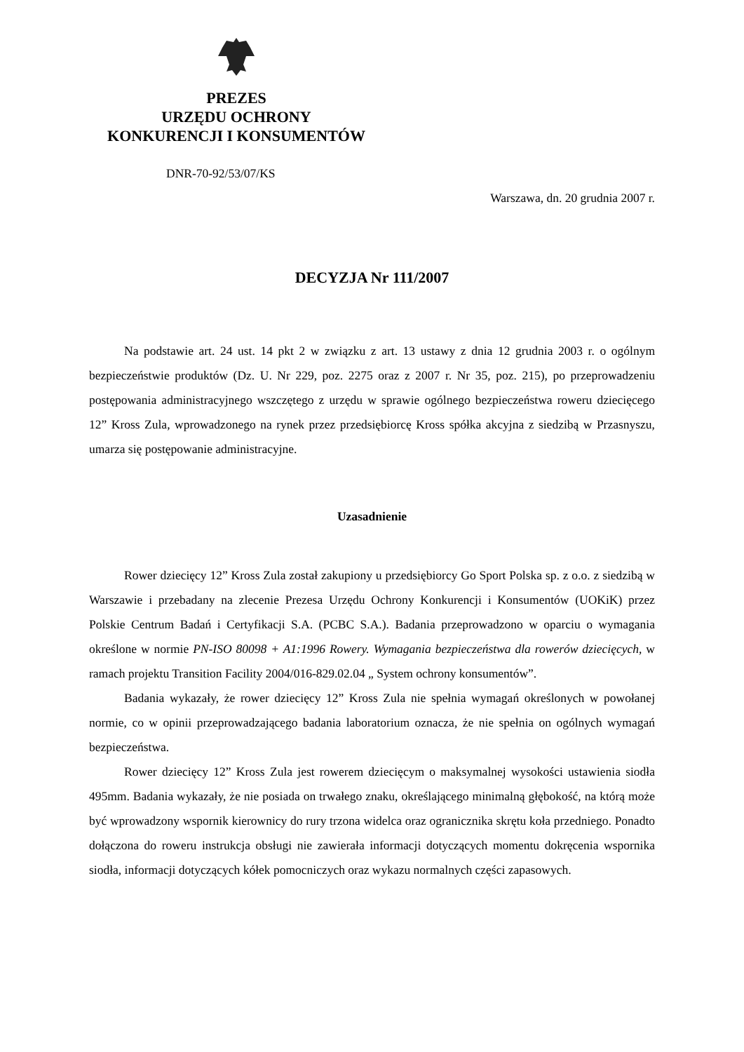PREZES
URZĘDU OCHRONY
KONKURENCJI I KONSUMENTÓW
DNR-70-92/53/07/KS
Warszawa, dn. 20 grudnia 2007 r.
DECYZJA Nr 111/2007
Na podstawie art. 24 ust. 14 pkt 2 w związku z art. 13 ustawy z dnia 12 grudnia 2003 r. o ogólnym bezpieczeństwie produktów (Dz. U. Nr 229, poz. 2275 oraz z 2007 r. Nr 35, poz. 215), po przeprowadzeniu postępowania administracyjnego wszczętego z urzędu w sprawie ogólnego bezpieczeństwa roweru dziecięcego 12” Kross Zula, wprowadzonego na rynek przez przedsiębiorcę Kross spółka akcyjna z siedzibą w Przasnyszu, umarza się postępowanie administracyjne.
Uzasadnienie
Rower dziecięcy 12” Kross Zula został zakupiony u przedsiębiorcy Go Sport Polska sp. z o.o. z siedzibą w Warszawie i przebadany na zlecenie Prezesa Urzędu Ochrony Konkurencji i Konsumentów (UOKiK) przez Polskie Centrum Badań i Certyfikacji S.A. (PCBC S.A.). Badania przeprowadzono w oparciu o wymagania określone w normie PN-ISO 80098 + A1:1996 Rowery. Wymagania bezpieczeństwa dla rowerów dziecięcych, w ramach projektu Transition Facility 2004/016-829.02.04 „ System ochrony konsumentów”.
Badania wykazały, że rower dziecięcy 12” Kross Zula nie spełnia wymagań określonych w powołanej normie, co w opinii przeprowadzającego badania laboratorium oznacza, że nie spełnia on ogólnych wymagań bezpieczeństwa.
Rower dziecięcy 12” Kross Zula jest rowerem dziecięcym o maksymalnej wysokości ustawienia siodła 495mm. Badania wykazały, że nie posiada on trwałego znaku, określającego minimalną głębokość, na którą może być wprowadzony wspornik kierownicy do rury trzona widelca oraz ogranicznika skrętu koła przedniego. Ponadto dołączona do roweru instrukcja obsługi nie zawierała informacji dotyczących momentu dokręcenia wspornika siodła, informacji dotyczących kółek pomocniczych oraz wykazu normalnych części zapasowych.